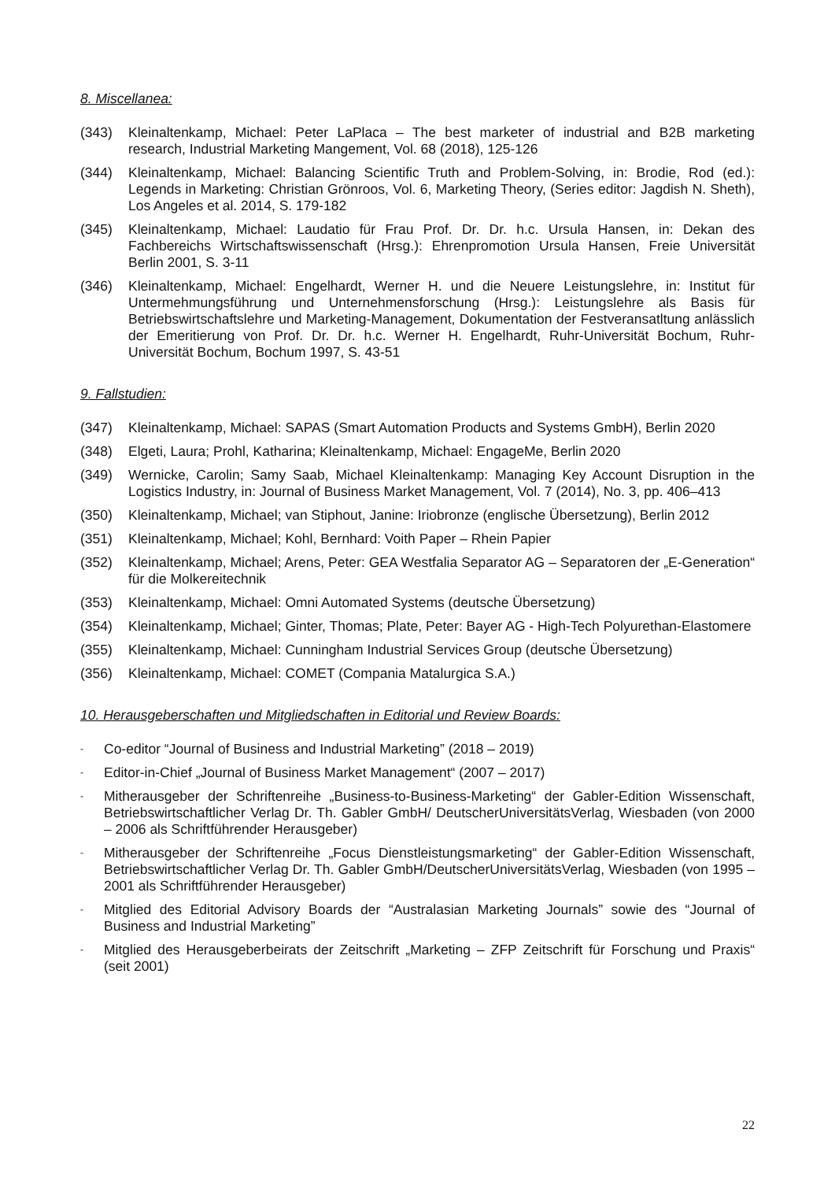8. Miscellanea:
(343) Kleinaltenkamp, Michael: Peter LaPlaca – The best marketer of industrial and B2B marketing research, Industrial Marketing Mangement, Vol. 68 (2018), 125-126
(344) Kleinaltenkamp, Michael: Balancing Scientific Truth and Problem-Solving, in: Brodie, Rod (ed.): Legends in Marketing: Christian Grönroos, Vol. 6, Marketing Theory, (Series editor: Jagdish N. Sheth), Los Angeles et al. 2014, S. 179-182
(345) Kleinaltenkamp, Michael: Laudatio für Frau Prof. Dr. Dr. h.c. Ursula Hansen, in: Dekan des Fachbereichs Wirtschaftswissenschaft (Hrsg.): Ehrenpromotion Ursula Hansen, Freie Universität Berlin 2001, S. 3-11
(346) Kleinaltenkamp, Michael: Engelhardt, Werner H. und die Neuere Leistungslehre, in: Institut für Untermehmungsführung und Unternehmensforschung (Hrsg.): Leistungslehre als Basis für Betriebswirtschaftslehre und Marketing-Management, Dokumentation der Festveransatltung anlässlich der Emeritierung von Prof. Dr. Dr. h.c. Werner H. Engelhardt, Ruhr-Universität Bochum, Ruhr-Universität Bochum, Bochum 1997, S. 43-51
9. Fallstudien:
(347) Kleinaltenkamp, Michael: SAPAS (Smart Automation Products and Systems GmbH), Berlin 2020
(348) Elgeti, Laura; Prohl, Katharina; Kleinaltenkamp, Michael: EngageMe, Berlin 2020
(349) Wernicke, Carolin; Samy Saab, Michael Kleinaltenkamp: Managing Key Account Disruption in the Logistics Industry, in: Journal of Business Market Management, Vol. 7 (2014), No. 3, pp. 406–413
(350) Kleinaltenkamp, Michael; van Stiphout, Janine: Iriobronze (englische Übersetzung), Berlin 2012
(351) Kleinaltenkamp, Michael; Kohl, Bernhard: Voith Paper – Rhein Papier
(352) Kleinaltenkamp, Michael; Arens, Peter: GEA Westfalia Separator AG – Separatoren der „E-Generation“ für die Molkereitechnik
(353) Kleinaltenkamp, Michael: Omni Automated Systems (deutsche Übersetzung)
(354) Kleinaltenkamp, Michael; Ginter, Thomas; Plate, Peter: Bayer AG - High-Tech Polyurethan-Elastomere
(355) Kleinaltenkamp, Michael: Cunningham Industrial Services Group (deutsche Übersetzung)
(356) Kleinaltenkamp, Michael: COMET (Compania Matalurgica S.A.)
10. Herausgeberschaften und Mitgliedschaften in Editorial und Review Boards:
- Co-editor “Journal of Business and Industrial Marketing” (2018 – 2019)
- Editor-in-Chief „Journal of Business Market Management“ (2007 – 2017)
- Mitherausgeber der Schriftenreihe „Business-to-Business-Marketing“ der Gabler-Edition Wissenschaft, Betriebswirtschaftlicher Verlag Dr. Th. Gabler GmbH/ DeutscherUniversitätsVerlag, Wiesbaden (von 2000 – 2006 als Schriftführender Herausgeber)
- Mitherausgeber der Schriftenreihe „Focus Dienstleistungsmarketing“ der Gabler-Edition Wissenschaft, Betriebswirtschaftlicher Verlag Dr. Th. Gabler GmbH/DeutscherUniversitätsVerlag, Wiesbaden (von 1995 – 2001 als Schriftführender Herausgeber)
- Mitglied des Editorial Advisory Boards der “Australasian Marketing Journals” sowie des “Journal of Business and Industrial Marketing”
- Mitglied des Herausgeberbeirats der Zeitschrift „Marketing – ZFP Zeitschrift für Forschung und Praxis“ (seit 2001)
22